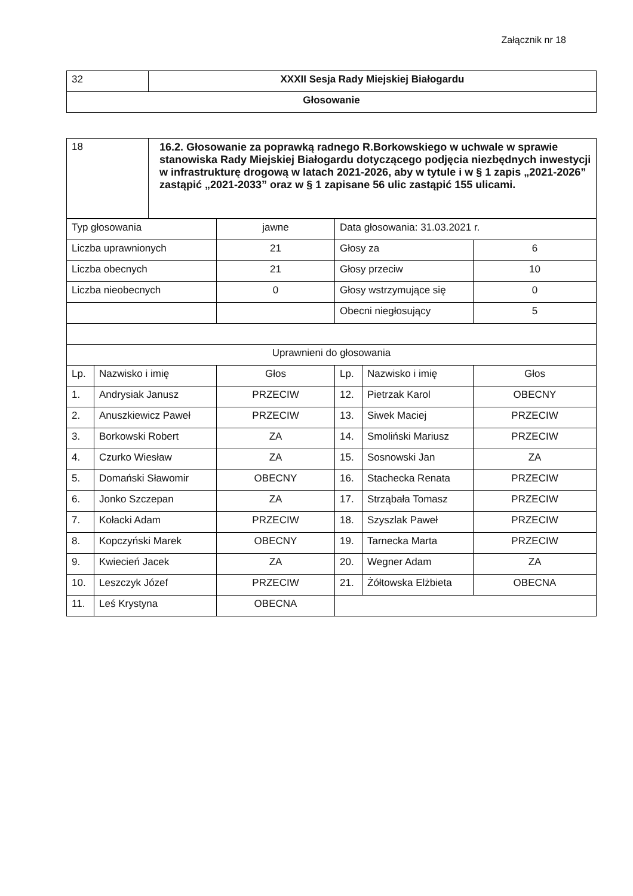Załącznik nr 18
| 32 | XXXII Sesja Rady Miejskiej Białogardu |
| Głosowanie | |
| 18 | 16.2. Głosowanie za poprawką radnego R.Borkowskiego w uchwale w sprawie stanowiska Rady Miejskiej Białogardu dotyczącego podjęcia niezbędnych inwestycji w infrastrukturę drogową w latach 2021-2026, aby w tytule i w § 1 zapis „2021-2026” zastąpić „2021-2033” oraz w § 1 zapisane 56 ulic zastąpić 155 ulicami. |
| Typ głosowania | | jawne | Data głosowania: 31.03.2021 r. | | |
| Liczba uprawnionych | | 21 | Głosy za | | 6 |
| Liczba obecnych | | 21 | Głosy przeciw | | 10 |
| Liczba nieobecnych | | 0 | Głosy wstrzymujące się | | 0 |
| | | | Obecni niegłosujący | | 5 |
| Uprawnieni do głosowania | | | | | |
| Lp. | Nazwisko i imię | Głos | Lp. | Nazwisko i imię | Głos |
| 1. | Andrysiak Janusz | PRZECIW | 12. | Pietrzak Karol | OBECNY |
| 2. | Anuszkiewicz Paweł | PRZECIW | 13. | Siwek Maciej | PRZECIW |
| 3. | Borkowski Robert | ZA | 14. | Smoliński Mariusz | PRZECIW |
| 4. | Czurko Wiesław | ZA | 15. | Sosnowski Jan | ZA |
| 5. | Domański Sławomir | OBECNY | 16. | Stachecka Renata | PRZECIW |
| 6. | Jonko Szczepan | ZA | 17. | Strząbała Tomasz | PRZECIW |
| 7. | Kołacki Adam | PRZECIW | 18. | Szyszlak Paweł | PRZECIW |
| 8. | Kopczyński Marek | OBECNY | 19. | Tarnecka Marta | PRZECIW |
| 9. | Kwiecień Jacek | ZA | 20. | Wegner Adam | ZA |
| 10. | Leszczyk Józef | PRZECIW | 21. | Żółtowska Elżbieta | OBECNA |
| 11. | Leś Krystyna | OBECNA | | | |